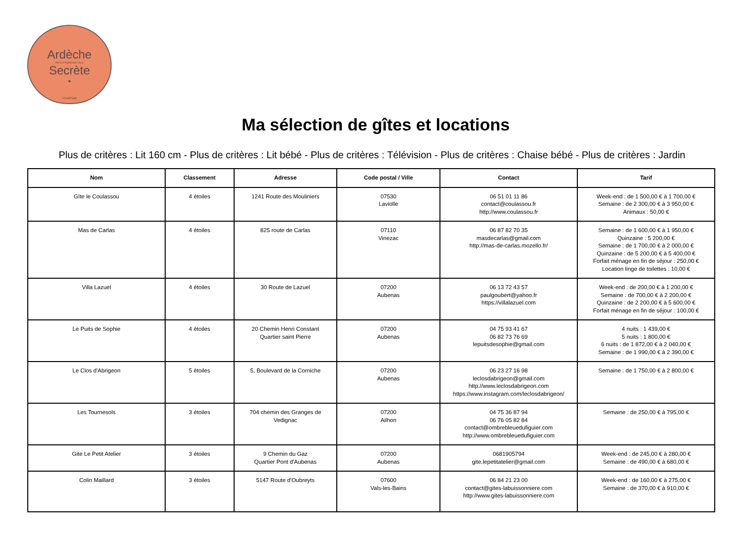Ardèche
PAYS D'AUBENAS VALS
Secrète
•
TOURISME
Ma sélection de gîtes et locations
Plus de critères : Lit 160 cm - Plus de critères : Lit bébé - Plus de critères : Télévision - Plus de critères : Chaise bébé - Plus de critères : Jardin
| Nom | Classement | Adresse | Code postal / Ville | Contact | Tarif |
| --- | --- | --- | --- | --- | --- |
| Gîte le Coulassou | 4 étoiles | 1241 Route des Mouliniers | 07530 Laviolle | 06 51 01 11 86 contact@coulassou.fr http://www.coulassou.fr | Week-end : de 1 500,00 € à 1 700,00 € Semaine : de 2 300,00 € à 3 950,00 € Animaux : 50,00 € |
| Mas de Carlas | 4 étoiles | 825 route de Carlas | 07110 Vinezac | 06 87 82 70 35 masdecarlas@gmail.com http://mas-de-carlas.mozello.fr/ | Semaine : de 1 600,00 € à 1 950,00 € Quinzaine : 5 200,00 € Semaine : de 1 700,00 € à 2 000,00 € Quinzaine : de 5 200,00 € à 5 400,00 € Forfait ménage en fin de séjour : 250,00 € Location linge de toilettes : 10,00 € |
| Villa Lazuel | 4 étoiles | 30 Route de Lazuel | 07200 Aubenas | 06 13 72 43 57 paulgoubert@yahoo.fr https://villalazuel.com | Week-end : de 200,00 € à 1 200,00 € Semaine : de 700,00 € à 2 200,00 € Quinzaine : de 2 200,00 € à 5 600,00 € Forfait ménage en fin de séjour : 100,00 € |
| Le Puits de Sophie | 4 étoiles | 20 Chemin Henri Constant Quartier saint Pierre | 07200 Aubenas | 04 75 93 41 67 06 82 73 76 69 lepuitsdesophie@gmail.com | 4 nuits : 1 439,00 € 5 nuits : 1 800,00 € 6 nuits : de 1 872,00 € à 2 040,00 € Semaine : de 1 990,00 € à 2 390,00 € |
| Le Clos d'Abrigeon | 5 étoiles | 5, Boulevard de la Corniche | 07200 Aubenas | 06 23 27 16 98 leclosdabrigeon@gmail.com http://www.leclosdabrigeon.com https://www.instagram.com/leclosdabrigeon/ | Semaine : de 1 750,00 € à 2 800,00 € |
| Les Tournesols | 3 étoiles | 704 chemin des Granges de Vedignac | 07200 Ailhon | 04 75 36 87 94 06 76 05 82 84 contact@ombrebleuedufiguier.com http://www.ombrebleuedufiguier.com | Semaine : de 250,00 € à 795,00 € |
| Gite Le Petit Atelier | 3 étoiles | 9 Chemin du Gaz Quartier Pont d'Aubenas | 07200 Aubenas | 0681905794 gite.lepetitatelier@gmail.com | Week-end : de 245,00 € à 280,00 € Semaine : de 490,00 € à 680,00 € |
| Colin Maillard | 3 étoiles | 5147 Route d'Oubreyts | 07600 Vals-les-Bains | 06 84 21 23 00 contact@gites-labuissonniere.com http://www.gites-labuissonniere.com | Week-end : de 160,00 € à 275,00 € Semaine : de 370,00 € à 910,00 € |